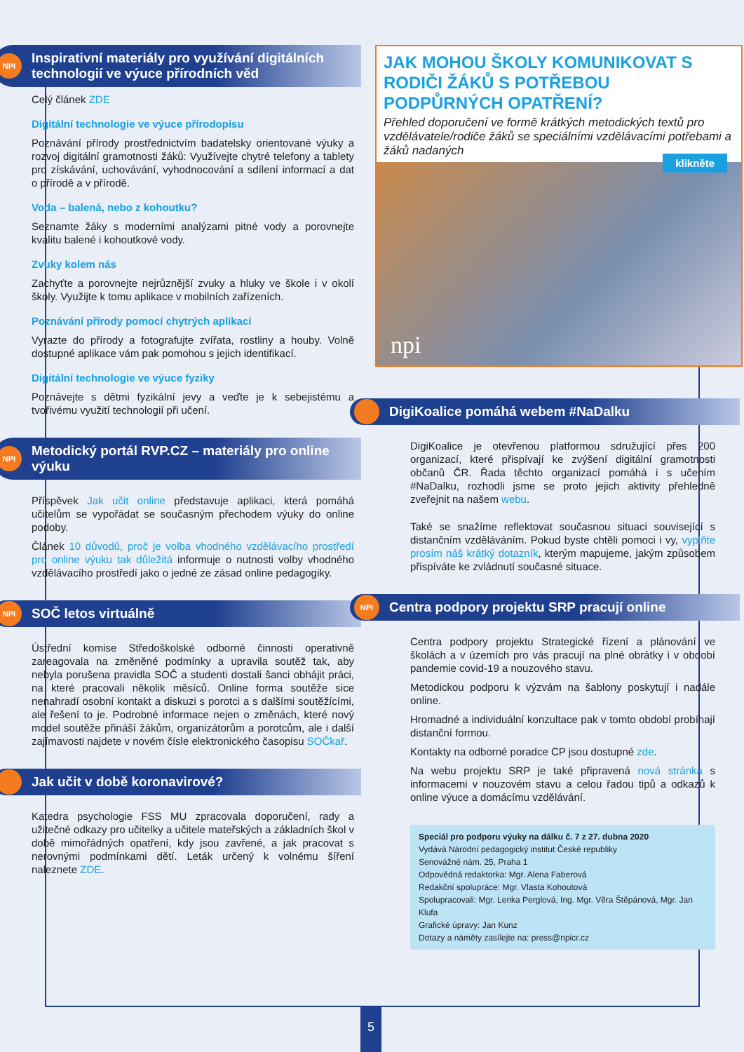NPI Inspirativní materiály pro využívání digitálních technologií ve výuce přírodních věd
Celý článek ZDE
Digitální technologie ve výuce přírodopisu
Poznávání přírody prostřednictvím badatelsky orientované výuky a rozvoj digitální gramotnosti žáků: Využívejte chytré telefony a tablety pro získávání, uchovávání, vyhodnocování a sdílení informací a dat o přírodě a v přírodě.
Voda – balená, nebo z kohoutku?
Seznamte žáky s moderními analýzami pitné vody a porovnejte kvalitu balené i kohoutkové vody.
Zvuky kolem nás
Zachyťte a porovnejte nejrůznější zvuky a hluky ve škole i v okolí školy. Využijte k tomu aplikace v mobilních zařízeních.
Poznávání přírody pomocí chytrých aplikací
Vyrazte do přírody a fotografujte zvířata, rostliny a houby. Volně dostupné aplikace vám pak pomohou s jejich identifikací.
Digitální technologie ve výuce fyziky
Poznávejte s dětmi fyzikální jevy a veďte je k sebejistému a tvořivému využití technologií při učení.
NPI Metodický portál RVP.CZ – materiály pro online výuku
Příspěvek Jak učit online představuje aplikaci, která pomáhá učitelům se vypořádat se současným přechodem výuky do online podoby.
Článek 10 důvodů, proč je volba vhodného vzdělávacího prostředí pro online výuku tak důležitá informuje o nutnosti volby vhodného vzdělávacího prostředí jako o jedné ze zásad online pedagogiky.
NPI SOČ letos virtuálně
Ústřední komise Středoškolské odborné činnosti operativně zareagovala na změněné podmínky a upravila soutěž tak, aby nebyla porušena pravidla SOČ a studenti dostali šanci obhájit práci, na které pracovali několik měsíců. Online forma soutěže sice nenahradí osobní kontakt a diskuzi s porotci a s dalšími soutěžícími, ale řešení to je. Podrobné informace nejen o změnách, které nový model soutěže přináší žákům, organizátorům a porotcům, ale i další zajímavosti najdete v novém čísle elektronického časopisu SOČkař.
Jak učit v době koronavirové?
Katedra psychologie FSS MU zpracovala doporučení, rady a užitečné odkazy pro učitelky a učitele mateřských a základních škol v době mimořádných opatření, kdy jsou zavřené, a jak pracovat s nerovnými podmínkami dětí. Leták určený k volnému šíření naleznete ZDE.
JAK MOHOU ŠKOLY KOMUNIKOVAT S RODIČI ŽÁKŮ S POTŘEBOU PODPŮRNÝCH OPATŘENÍ?
Přehled doporučení ve formě krátkých metodických textů pro vzdělávatele/rodiče žáků se speciálními vzdělávacími potřebami a žáků nadaných
klikněte
npi
DigiKoalice pomáhá webem #NaDalku
DigiKoalice je otevřenou platformou sdružující přes 200 organizací, které přispívají ke zvýšení digitální gramotnosti občanů ČR. Řada těchto organizací pomáhá i s učením #NaDalku, rozhodli jsme se proto jejich aktivity přehledně zveřejnit na našem webu.
Také se snažíme reflektovat současnou situaci související s distančním vzděláváním. Pokud byste chtěli pomoci i vy, vyplňte prosím náš krátký dotazník, kterým mapujeme, jakým způsobem přispíváte ke zvládnutí současné situace.
NPI Centra podpory projektu SRP pracují online
Centra podpory projektu Strategické řízení a plánování ve školách a v územích pro vás pracují na plné obrátky i v období pandemie covid-19 a nouzového stavu.
Metodickou podporu k výzvám na šablony poskytují i nadále online.
Hromadné a individuální konzultace pak v tomto období probíhají distanční formou.
Kontakty na odborné poradce CP jsou dostupné zde.
Na webu projektu SRP je také připravená nová stránka s informacemi v nouzovém stavu a celou řadou tipů a odkazů k online výuce a domácímu vzdělávání.
Speciál pro podporu výuky na dálku č. 7 z 27. dubna 2020
Vydává Národní pedagogický institut České republiky
Senovážné nám. 25, Praha 1
Odpovědná redaktorka: Mgr. Alena Faberová
Redakční spolupráce: Mgr. Vlasta Kohoutová
Spolupracovali: Mgr. Lenka Perglová, Ing. Mgr. Věra Štěpánová, Mgr. Jan Klufa
Grafické úpravy: Jan Kunz
Dotazy a náměty zasílejte na: press@npicr.cz
5